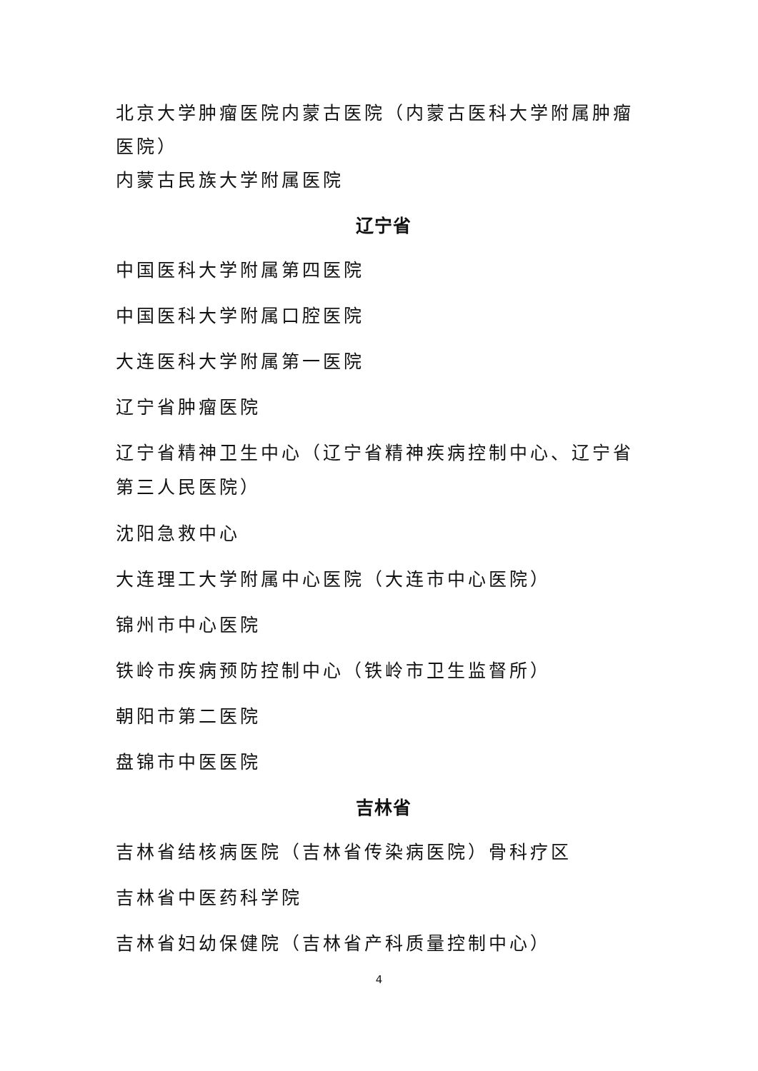北京大学肿瘤医院内蒙古医院（内蒙古医科大学附属肿瘤医院）
内蒙古民族大学附属医院
辽宁省
中国医科大学附属第四医院
中国医科大学附属口腔医院
大连医科大学附属第一医院
辽宁省肿瘤医院
辽宁省精神卫生中心（辽宁省精神疾病控制中心、辽宁省第三人民医院）
沈阳急救中心
大连理工大学附属中心医院（大连市中心医院）
锦州市中心医院
铁岭市疾病预防控制中心（铁岭市卫生监督所）
朝阳市第二医院
盘锦市中医医院
吉林省
吉林省结核病医院（吉林省传染病医院）骨科疗区
吉林省中医药科学院
吉林省妇幼保健院（吉林省产科质量控制中心）
4